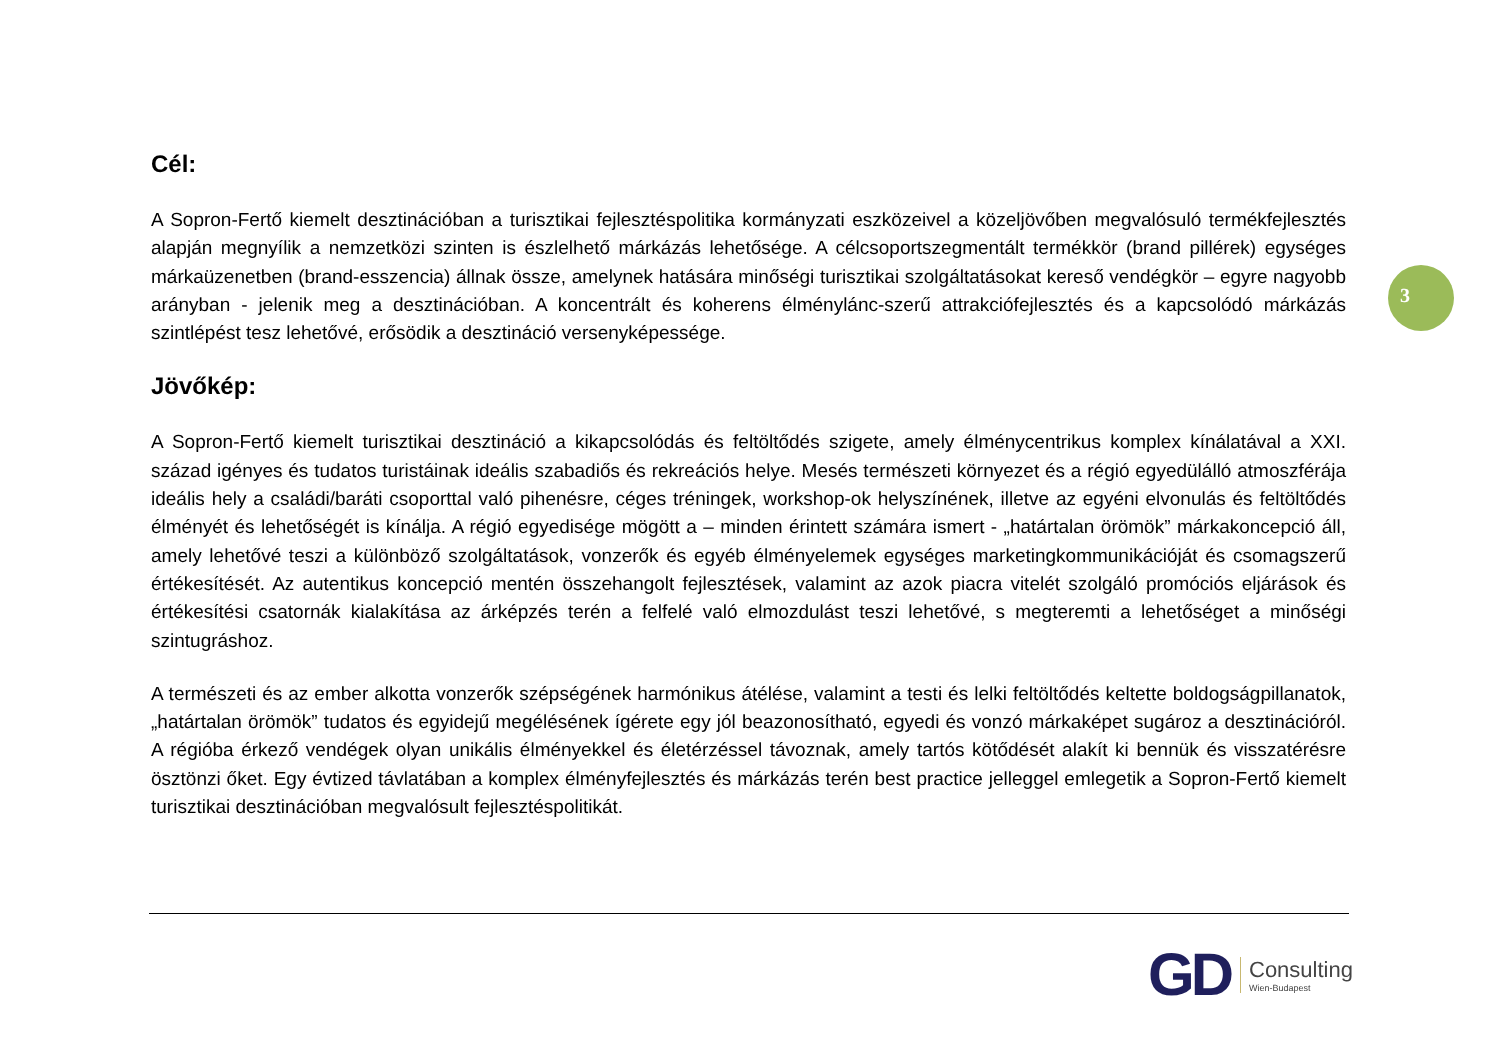3
Cél:
A Sopron-Fertő kiemelt desztinációban a turisztikai fejlesztéspolitika kormányzati eszközeivel a közeljövőben megvalósuló termékfejlesztés alapján megnyílik a nemzetközi szinten is észlelhető márkázás lehetősége. A célcsoportszegmentált termékkör (brand pillérek) egységes márkaüzenetben (brand-esszencia) állnak össze, amelynek hatására minőségi turisztikai szolgáltatásokat kereső vendégkör – egyre nagyobb arányban - jelenik meg a desztinációban. A koncentrált és koherens élménylánc-szerű attrakciófejlesztés és a kapcsolódó márkázás szintlépést tesz lehetővé, erősödik a desztináció versenyképessége.
Jövőkép:
A Sopron-Fertő kiemelt turisztikai desztináció a kikapcsolódás és feltöltődés szigete, amely élménycentrikus komplex kínálatával a XXI. század igényes és tudatos turistáinak ideális szabadiős és rekreációs helye. Mesés természeti környezet és a régió egyedülálló atmoszférája ideális hely a családi/baráti csoporttal való pihenésre, céges tréningek, workshop-ok helyszínének, illetve az egyéni elvonulás és feltöltődés élményét és lehetőségét is kínálja. A régió egyedisége mögött a – minden érintett számára ismert - „határtalan örömök” márkakoncepció áll, amely lehetővé teszi a különböző szolgáltatások, vonzerők és egyéb élményelemek egységes marketingkommunikációját és csomagszerű értékesítését. Az autentikus koncepció mentén összehangolt fejlesztések, valamint az azok piacra vitelét szolgáló promóciós eljárások és értékesítési csatornák kialakítása az árképzés terén a felfelé való elmozdulást teszi lehetővé, s megteremti a lehetőséget a minőségi szintugráshoz.
A természeti és az ember alkotta vonzerők szépségének harmónikus átélése, valamint a testi és lelki feltöltődés keltette boldogságpillanatok, „határtalan örömök” tudatos és egyidejű megélésének ígérete egy jól beazonosítható, egyedi és vonzó márkaképet sugároz a desztinációról. A régióba érkező vendégek olyan unikális élményekkel és életérzéssel távoznak, amely tartós kötődését alakít ki bennük és visszatérésre ösztönzi őket. Egy évtized távlatában a komplex élményfejlesztés és márkázás terén best practice jelleggel emlegetik a Sopron-Fertő kiemelt turisztikai desztinációban megvalósult fejlesztéspolitikát.
GD
Consulting
Wien-Budapest